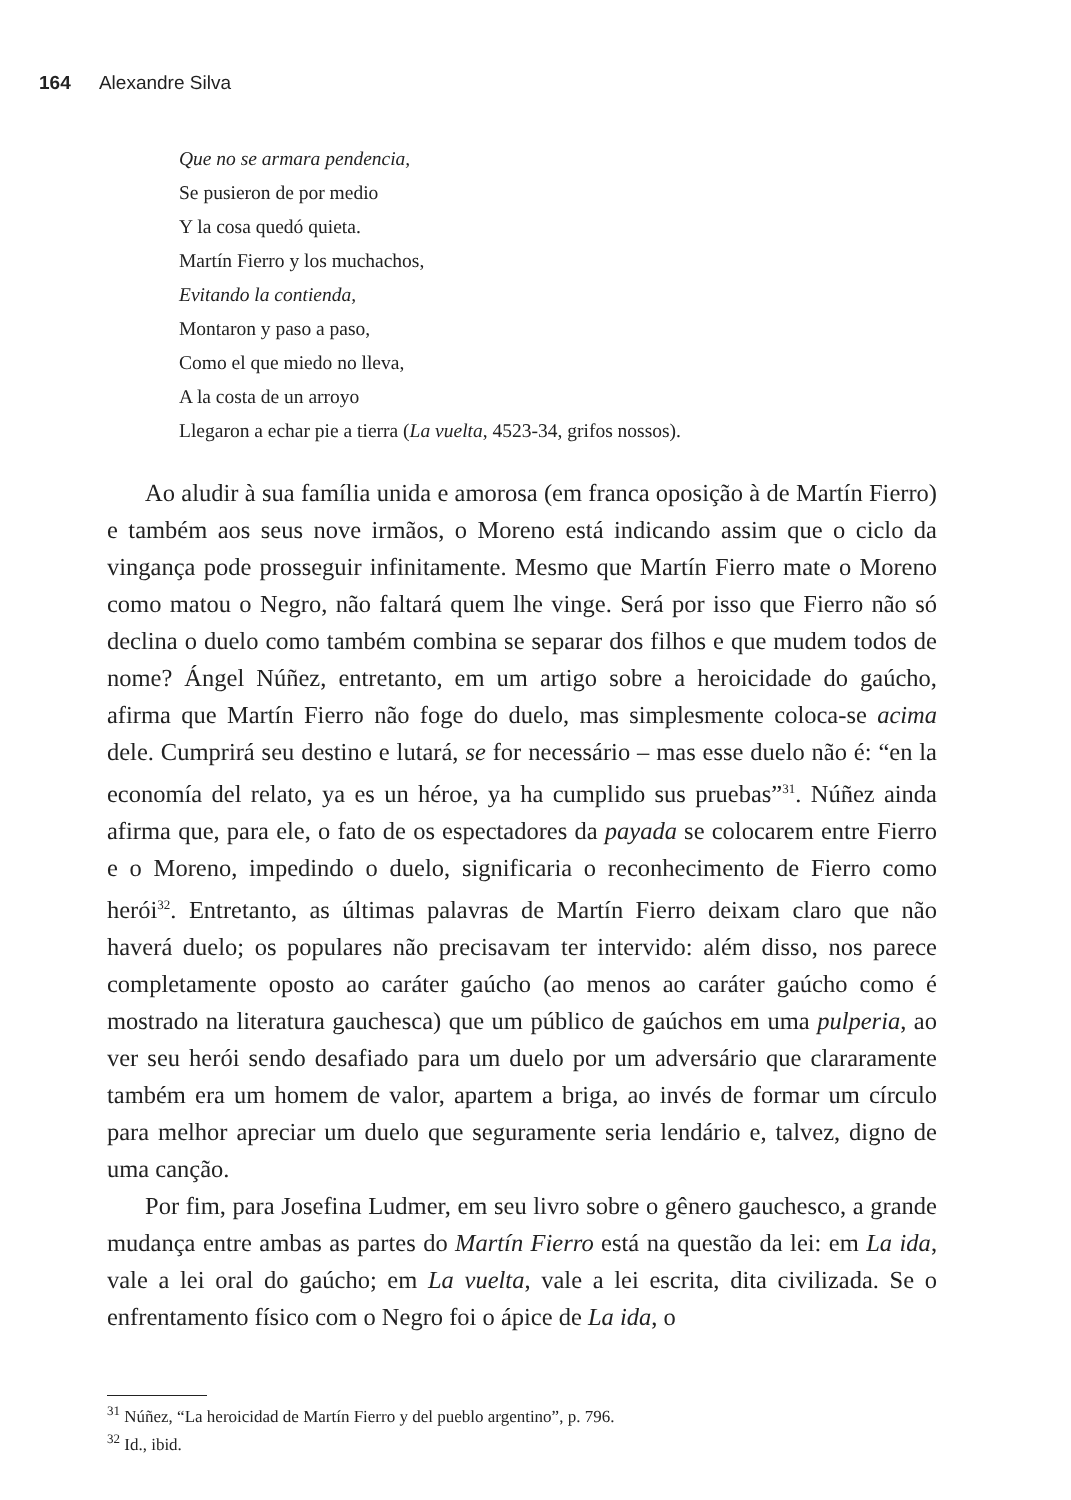164 Alexandre Silva
Que no se armara pendencia,
Se pusieron de por medio
Y la cosa quedó quieta.
Martín Fierro y los muchachos,
Evitando la contienda,
Montaron y paso a paso,
Como el que miedo no lleva,
A la costa de un arroyo
Llegaron a echar pie a tierra (La vuelta, 4523-34, grifos nossos).
Ao aludir à sua família unida e amorosa (em franca oposição à de Martín Fierro) e também aos seus nove irmãos, o Moreno está indicando assim que o ciclo da vingança pode prosseguir infinitamente. Mesmo que Martín Fierro mate o Moreno como matou o Negro, não faltará quem lhe vinge. Será por isso que Fierro não só declina o duelo como também combina se separar dos filhos e que mudem todos de nome? Ángel Núñez, entretanto, em um artigo sobre a heroicidade do gaúcho, afirma que Martín Fierro não foge do duelo, mas simplesmente coloca-se acima dele. Cumprirá seu destino e lutará, se for necessário – mas esse duelo não é: “en la economía del relato, ya es un héroe, ya ha cumplido sus pruebas”<sup>31</sup>. Núñez ainda afirma que, para ele, o fato de os espectadores da payada se colocarem entre Fierro e o Moreno, impedindo o duelo, significaria o reconhecimento de Fierro como herói<sup>32</sup>. Entretanto, as últimas palavras de Martín Fierro deixam claro que não haverá duelo; os populares não precisavam ter intervido: além disso, nos parece completamente oposto ao caráter gaúcho (ao menos ao caráter gaúcho como é mostrado na literatura gauchesca) que um público de gaúchos em uma pulperia, ao ver seu herói sendo desafiado para um duelo por um adversário que clararamente também era um homem de valor, apartem a briga, ao invés de formar um círculo para melhor apreciar um duelo que seguramente seria lendário e, talvez, digno de uma canção.
Por fim, para Josefina Ludmer, em seu livro sobre o gênero gauchesco, a grande mudança entre ambas as partes do Martín Fierro está na questão da lei: em La ida, vale a lei oral do gaúcho; em La vuelta, vale a lei escrita, dita civilizada. Se o enfrentamento físico com o Negro foi o ápice de La ida, o
<sup>31</sup> Núñez, “La heroicidad de Martín Fierro y del pueblo argentino”, p. 796.
<sup>32</sup> Id., ibid.